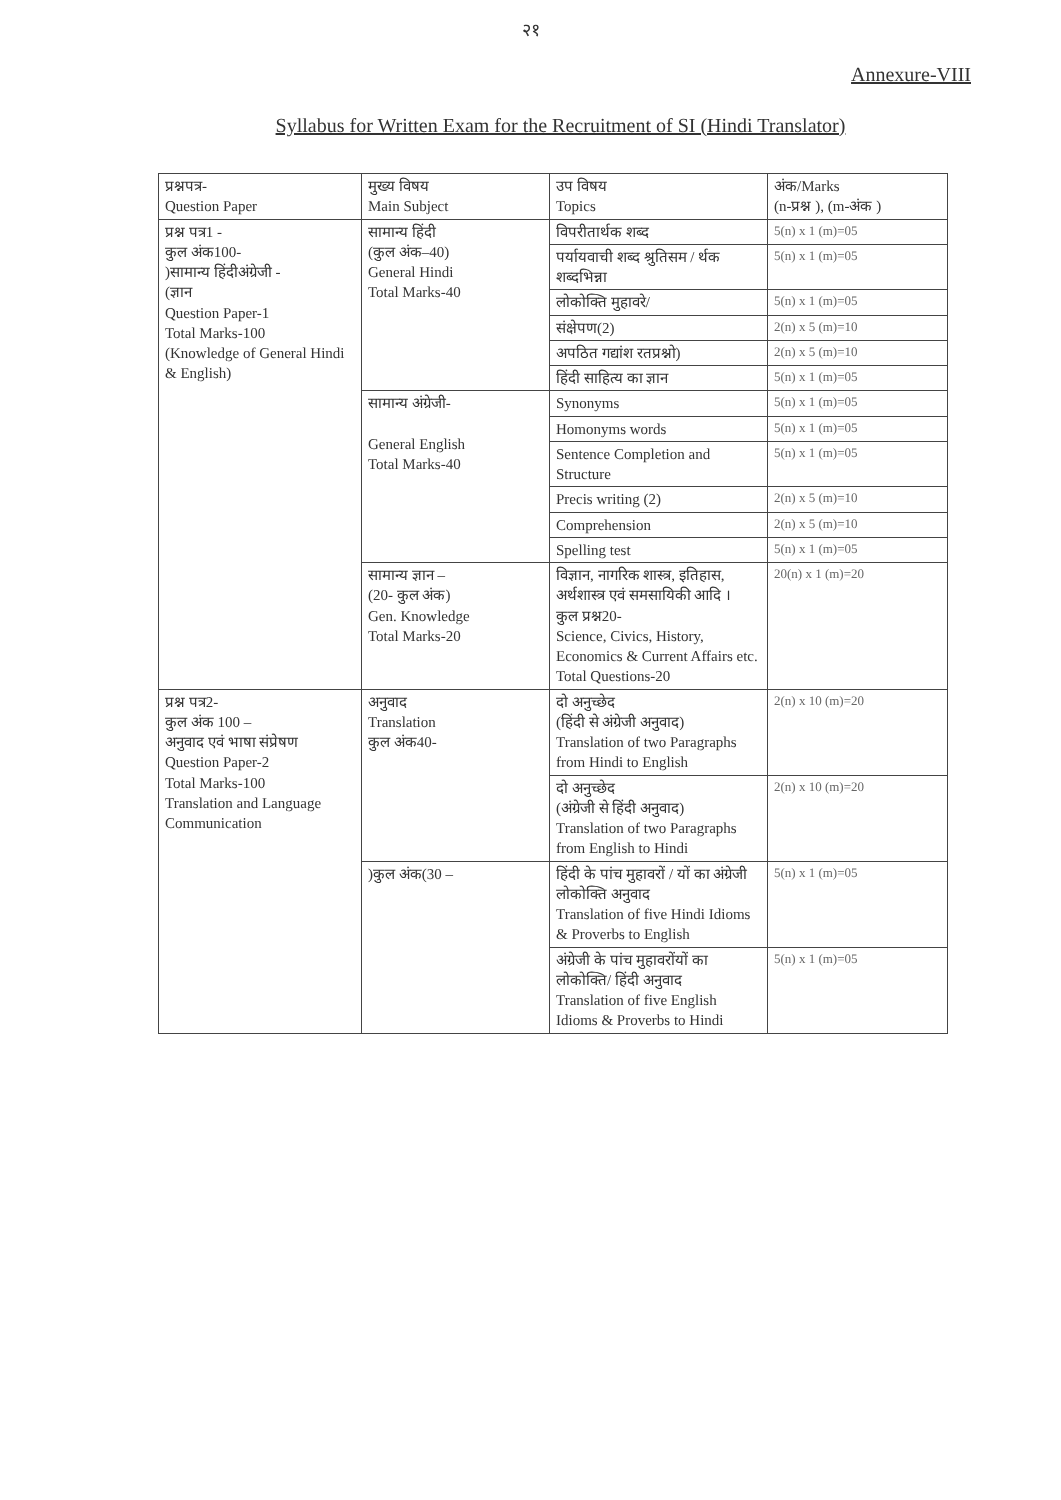२१
Annexure-VIII
Syllabus for Written Exam for the Recruitment of SI (Hindi Translator)
| प्रश्नपत्र- Question Paper | मुख्य विषय Main Subject | उप विषय Topics | अंक/Marks (n-प्रश्न ), (m-अंक ) |
| --- | --- | --- | --- |
| प्रश्न पत्र1 - कुल अंक100- )सामान्य हिंदीअंग्रेजी - (ज्ञान Question Paper-1 Total Marks-100 (Knowledge of General Hindi & English) | सामान्य हिंदी (कुल अंक–40) General Hindi Total Marks-40 | विपरीतार्थक शब्द | 5(n) x 1 (m)=05 |
| | | पर्यायवाची शब्द श्रुतिसम / र्थक शब्दभिन्ना | 5(n) x 1 (m)=05 |
| | | लोकोक्ति मुहावरे/ | 5(n) x 1 (m)=05 |
| | | संक्षेपण(2) | 2(n) x 5 (m)=10 |
| | | अपठित गद्यांश रतप्रश्नो) | 2(n) x 5 (m)=10 |
| | | हिंदी साहित्य का ज्ञान | 5(n) x 1 (m)=05 |
| | सामान्य अंग्रेजी- General English Total Marks-40 | Synonyms | 5(n) x 1 (m)=05 |
| | | Homonyms words | 5(n) x 1 (m)=05 |
| | | Sentence Completion and Structure | 5(n) x 1 (m)=05 |
| | | Precis writing (2) | 2(n) x 5 (m)=10 |
| | | Comprehension | 2(n) x 5 (m)=10 |
| | | Spelling test | 5(n) x 1 (m)=05 |
| | सामान्य ज्ञान – (20- कुल अंक) Gen. Knowledge Total Marks-20 | विज्ञान, नागरिक शास्त्र, इतिहास, अर्थशास्त्र एवं समसायिकी आदि । कुल प्रश्न20- Science, Civics, History, Economics & Current Affairs etc. Total Questions-20 | 20(n) x 1 (m)=20 |
| प्रश्न पत्र2- कुल अंक 100 – अनुवाद एवं भाषा संप्रेषण Question Paper-2 Total Marks-100 Translation and Language Communication | अनुवाद Translation कुल अंक40- | दो अनुच्छेद (हिंदी से अंग्रेजी अनुवाद) Translation of two Paragraphs from Hindi to English | 2(n) x 10 (m)=20 |
| | | दो अनुच्छेद (अंग्रेजी से हिंदी अनुवाद) Translation of two Paragraphs from English to Hindi | 2(n) x 10 (m)=20 |
| | )कुल अंक(30 – | हिंदी के पांच मुहावरों / यों का अंग्रेजी लोकोक्ति अनुवाद Translation of five Hindi Idioms & Proverbs to English | 5(n) x 1 (m)=05 |
| | | अंग्रेजी के पांच मुहावरोंयों का लोकोक्ति/ हिंदी अनुवाद Translation of five English Idioms & Proverbs to Hindi | 5(n) x 1 (m)=05 |